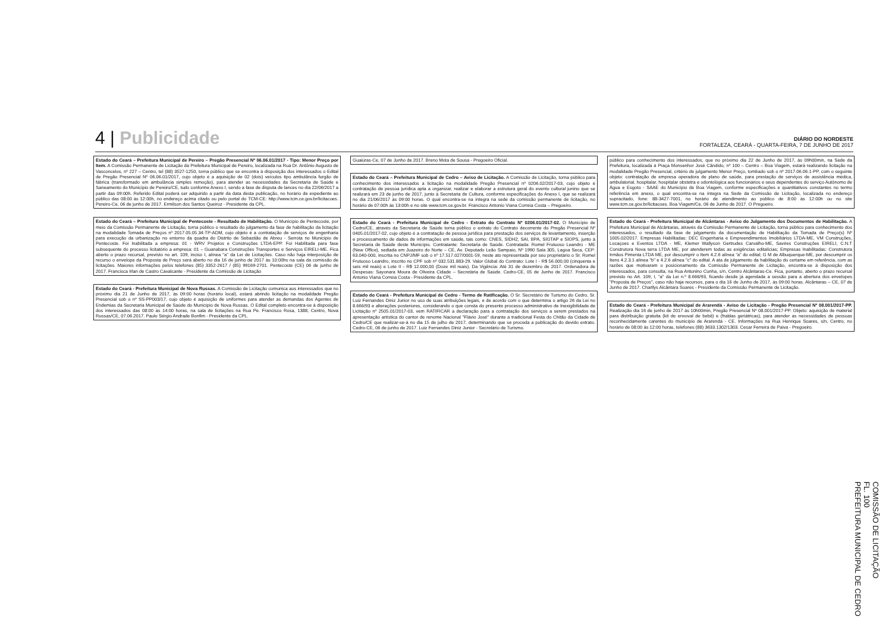4 | Publicidade
DIÁRIO DO NORDESTE
FORTALEZA, CEARÁ - QUARTA-FEIRA, 7 DE JUNHO DE 2017
Estado do Ceará – Prefeitura Municipal de Pereiro – Pregão Presencial Nº 06.06.01/2017 - Tipo: Menor Preço por Item. A Comissão Permanente de Licitação da Prefeitura Municipal de Pereiro, localizada na Rua Dr. Antônio Augusto de Vasconcelos, nº 227 – Centro, tel (88) 3527-1250, torna público que se encontra à disposição dos interessados o Edital de Pregão Presencial Nº 06.06.01/2017, cujo objeto é a aquisição de 02 (dois) veículos tipo ambulância furgão de fábrica (transformado em ambulância simples remoção), para atender as necessidades da Secretaria de Saúde e Saneamento do Município de Pereiro/CE, tudo conforme Anexo I, sendo a fase de disputa de lances no dia 22/06/2017 a partir das 09:00h. Referido Edital poderá ser adquirido a partir da data desta publicação, no horário de expediente ao público das 08:00 às 12:00h, no endereço acima citado ou pelo portal do TCM-CE: http://www.tcm.ce.gov.br/licitacoes. Pereiro-Ce, 06 de junho de 2017. Ermilson dos Santos Queiroz - Presidente da CPL.
Estado do Ceará – Prefeitura Municipal de Pentecoste - Resultado de Habilitação. O Município de Pentecoste, por meio da Comissão Permanente de Licitação, torna público o resultado do julgamento da fase de habilitação da licitação na modalidade Tomada de Preços nº 2017.05.05.34-TP-ADM, cujo objeto é a contratação de serviços de engenharia para execução da urbanização no entorno da quadra do Distrito de Sebastião de Abreu - Serrota no Município de Pentecoste. Foi Inabilitada a empresa: 01 - WRV Projetos e Construções LTDA-EPP. Foi Habilitada para fase subsequente do processo licitatório a empresa: 01 – Guanabara Construções Transportes e Serviços EIRELI-ME. Fica aberto o prazo recursal, previsto no art. 109, inciso I, alínea "a" da Lei de Licitações. Caso não haja interposição de recurso o envelope da Proposta de Preço será aberto no dia 16 de junho de 2017 às 10:00hs na sala da comissão de licitações. Maiores informações pelos telefones (85) 3352-2617 / (85) 99169-2701. Pentecoste (CE) 06 de junho de 2017. Francisca Irlan de Castro Cavalcante - Presidente da Comissão de Licitação
Estado do Ceará - Prefeitura Municipal de Nova Russas. A Comissão de Licitação comunica aos interessados que no próximo dia 21 de Junho de 2017, às 09:00 horas (horário local), estará abrindo licitação na modalidade Pregão Presencial sob o nº SS-PP003/17, cujo objeto é aquisição de uniformes para atender as demandas dos Agentes de Endemias da Secretaria Municipal de Saúde do Município de Nova Russas. O Edital completo encontra-se à disposição dos interessados das 08:00 às 14:00 horas, na sala de licitações na Rua Pe. Francisco Rosa, 1388, Centro, Nova Russas/CE, 07.06.2017. Paulo Sérgio Andrade Bonfim - Presidente da CPL.
Guaiúras-Ce, 07 de Junho de 2017. Breno Mota de Sousa - Pregoeiro Oficial.
Estado do Ceará – Prefeitura Municipal de Cedro – Aviso de Licitação. A Comissão de Licitação, torna público para conhecimento dos interessados a licitação na modalidade Pregão Presencial nº 0206.02/2017-03, cujo objeto é contratação de pessoa jurídica apta a organizar, realizar e elaborar a estrutura geral do evento cultural junino que se realizará em 23 de junho de 2017, junto à Secretaria de Cultura, conforme especificações do Anexo I, que se realizará no dia 21/06/2017 às 09:00 horas. O qual encontra-se na íntegra na sede da comissão permanente de licitação, no horário de 07:00h às 13:00h e no site www.tcm.ce.gov.br. Francisco Antonio Viana Correia Costa – Pregoeiro.
Estado do Ceará - Prefeitura Municipal de Cedro - Extrato do Contrato Nº 0206.01/2017-02. O Município de Cedro/CE, através da Secretaria de Saúde torna público o extrato do Contrato decorrente do Pregão Presencial Nº 0405.01/2017-02, cujo objeto é a contratação de pessoa jurídica para prestação dos serviços de levantamento, inserção e processamento de dados de informações em saúde, tais como: CNES, SIDH2, SAI, BPA, SIGTAP e SIOPS, junto à Secretaria de Saúde deste Município. Contratante: Secretaria de Saúde. Contratada: Romel Frutuoso Leandro - ME (New Office), sediada em Juazeiro do Norte – CE, Av. Deputado Leão Sampaio, Nº 1990 Sala 305, Lagoa Seca, CEP: 63.040-000, inscrita no CNPJ/MF sob o nº 17.517.027/0001-59, neste ato representada por seu proprietário o Sr. Romel Frutuoso Leandro, inscrito no CPF sob nº 032.531.883-29. Valor Global do Contrato: Lote I - R$ 56.000,00 (cinquenta e seis mil reais) e Lote II - R$ 12.000,00 (Doze mil reais). Da Vigência: Até 31 de dezembro de 2017. Ordenadora de Despesas: Sayonara Moura de Oliveira Cidade – Secretária de Saúde. Cedro-CE, 05 de Junho de 2017. Francisco Antonio Viana Correia Costa - Presidente da CPL.
Estado do Ceará - Prefeitura Municipal de Cedro - Termo de Ratificação. O Sr. Secretário de Turismo do Cedro, Sr. Luiz Fernandes Diniz Junior no uso de suas atribuições legais, e de acordo com o que determina o artigo 26 da Lei no 8.666/93 e alterações posteriores, considerando o que consta do presente processo administrativo de Inexigibilidade de Licitação nº 2505.01/2017-03, vem RATIFICAR a declaração para a contratação dos serviços a serem prestados na apresentação artística do cantor de renome Nacional "Flávio José" durante a tradicional Festa do Chitão da Cidade de Cedro/CE que realizar-se-á no dia 15 de julho de 2017, determinando que se proceda a publicação do devido extrato. Cedro-CE, 06 de junho de 2017. Luiz Fernandes Diniz Junior - Secretário de Turismo.
público para conhecimento dos interessados, que no próximo dia 22 de Junho de 2017, às 09h00min, na Sede da Prefeitura, localizada à Praça Monsenhor José Cândido, nº 100 – Centro – Boa Viagem, estará realizando licitação na modalidade Pregão Presencial, critério de julgamento Menor Preço, tombado sob o nº 2017.06.06.1-PP, com o seguinte objeto: contratação de empresa operadora de plano de saúde, para prestação de serviços de assistência médica, ambulatorial, hospitalar, hospitalar obstetra e odontológica aos funcionários e seus dependentes do serviço Autônomo de Água e Esgoto - SAAE do Município de Boa Viagem, conforme especificações e quantitativos constantes no termo referência em anexo, o qual encontra-se na íntegra na Sede da Comissão de Licitação, localizada no endereço supracitado, fone: 88-3427-7001, no horário de atendimento ao público de 8:00 às 12:00h ou no site www.tcm.ce.gov.br/licitacoes. Boa Viagem/Ce, 06 de Junho de 2017. O Pregoeiro.
Estado do Ceará - Prefeitura Municipal de Alcântaras - Aviso do Julgamento dos Documentos de Habilitação. A Prefeitura Municipal de Alcântaras, através da Comissão Permanente de Licitação, torna público para conhecimento dos interessados, o resultado da fase de julgamento da documentação de Habilitação da Tomada de Preço(s) Nº 1005.02/2017. Empresas Habilitadas: DEC Engenharia e Empreendimentos Imobiliários LTDA-ME, VM Construções, Locaçoes e Eventos LTDA - ME, Klemer Wallyson Gertrudes Carvalho-ME, Savires Construções EIRELI, C.N.T Construtora Nova terra LTDA ME, por atenderem todas as exigências editalícias; Empresas Inabilitadas: Construtora Irmãos Pimenta LTDA ME, por descumprir o Item 4.2.6 alínea "a" do edital; G M de Albuquerque-ME, por descumprir os Itens 4.2.3.1 alínea "b" e 4.2.6 alínea "c" do edital. A ata de julgamento da habilitação do certame em referência, com as razões que motivaram o posicionamento da Comissão Permanente de Licitação, encontra-se à disposição dos interessados, para consulta, na Rua Antunino Cunha, s/n, Centro Alcântaras-Ce. Fica, portanto, aberto o prazo recursal previsto no Art. 109, I, "a" da Lei n.º 8.666/93, ficando desde já agendada a sessão para a abertura dos envelopes "Proposta de Preços", caso não haja recursos, para o dia 16 de Junho de 2017, às 09:00 horas. Alcântaras – CE, 07 de Junho de 2017. Charllys Alcântara Soares - Presidente da Comissão Permanente de Licitação.
Estado do Ceará - Prefeitura Municipal de Ararendá - Aviso de Licitação - Pregão Presencial Nº 08.001/2017-PP. Realização dia 16 de junho de 2017 às 10h00min, Pregão Presencial Nº 08.001/2017-PP. Objeto: aquisição de material para distribuição gratuita (kit de enxoval de bebê) e (fraldas geriátricas), para atender as necessidades de pessoas reconhecidamente carentes do município de Ararendá - CE. Informações na Rua Henrique Soares, s/n, Centro, no horário de 08:00 às 12:00 horas, telefones (88) 3633.1302/1303. Cesar Ferreira de Paiva - Pregoeiro.
COMISSÃO DE LICITAÇÃO
FL. 100
PREFEITURA MUNICIPAL DE CEDRO